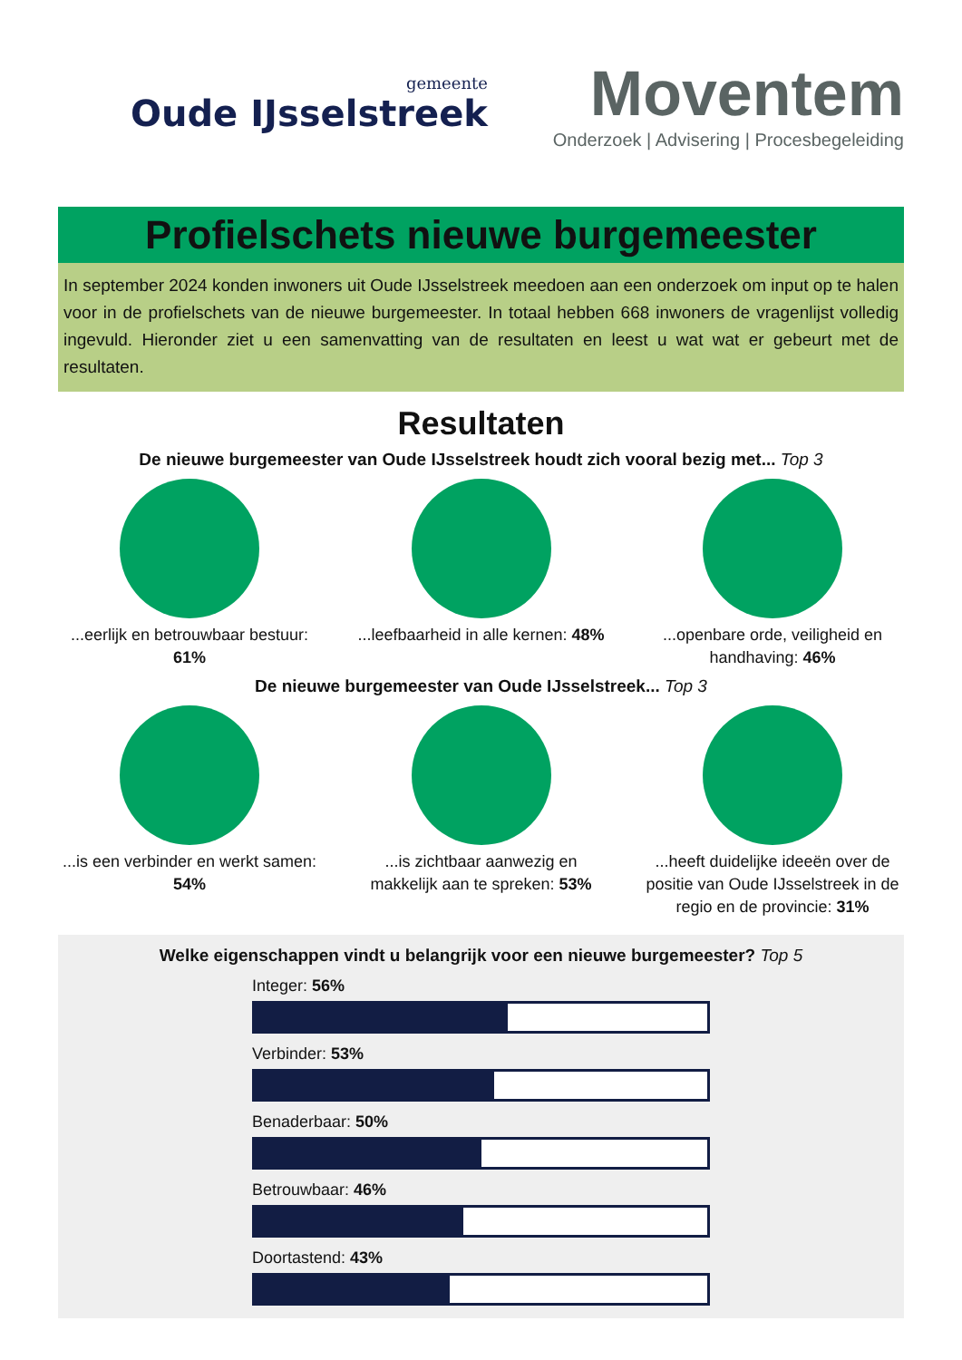gemeente
Oude IJsselstreek
Moventem
Onderzoek | Advisering | Procesbegeleiding
Profielschets nieuwe burgemeester
In september 2024 konden inwoners uit Oude IJsselstreek meedoen aan een onderzoek om input op te halen voor in de profielschets van de nieuwe burgemeester. In totaal hebben 668 inwoners de vragenlijst volledig ingevuld. Hieronder ziet u een samenvatting van de resultaten en leest u wat wat er gebeurt met de resultaten.
Resultaten
De nieuwe burgemeester van Oude IJsselstreek houdt zich vooral bezig met... Top 3
...eerlijk en betrouwbaar bestuur: 61%
...leefbaarheid in alle kernen: 48%
...openbare orde, veiligheid en handhaving: 46%
De nieuwe burgemeester van Oude IJsselstreek... Top 3
...is een verbinder en werkt samen: 54%
...is zichtbaar aanwezig en makkelijk aan te spreken: 53%
...heeft duidelijke ideeën over de positie van Oude IJsselstreek in de regio en de provincie: 31%
Welke eigenschappen vindt u belangrijk voor een nieuwe burgemeester? Top 5
Integer: 56%
Verbinder: 53%
Benaderbaar: 50%
Betrouwbaar: 46%
Doortastend: 43%